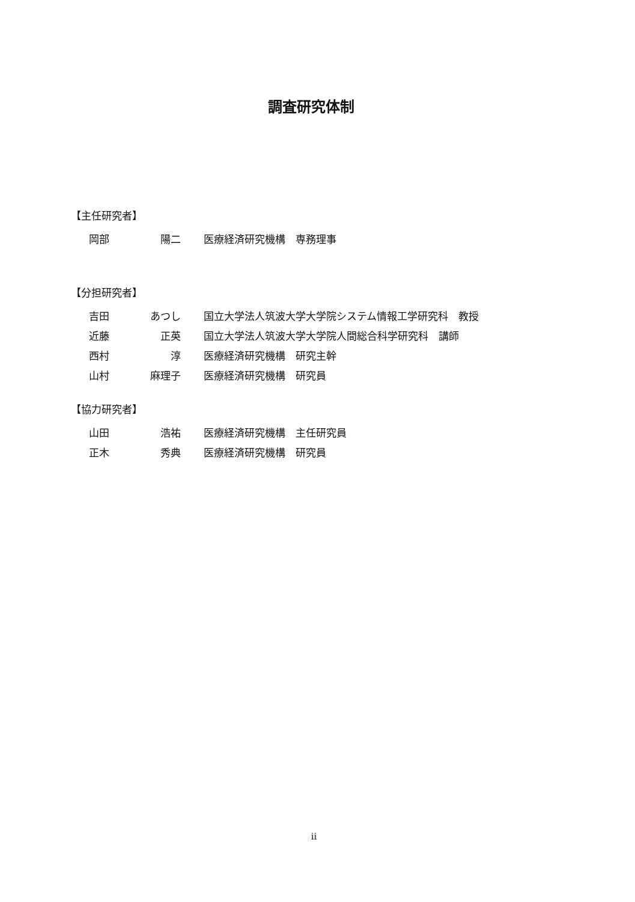調査研究体制
【主任研究者】
| 岡部 | 陽二 | | 医療経済研究機構 専務理事 |
【分担研究者】
| 吉田 | あつし | | 国立大学法人筑波大学大学院システム情報工学研究科 教授 |
| 近藤 | 正英 | | 国立大学法人筑波大学大学院人間総合科学研究科 講師 |
| 西村 | 淳 | | 医療経済研究機構 研究主幹 |
| 山村 | 麻理子 | | 医療経済研究機構 研究員 |
【協力研究者】
| 山田 | 浩祐 | | 医療経済研究機構 主任研究員 |
| 正木 | 秀典 | | 医療経済研究機構 研究員 |
ii